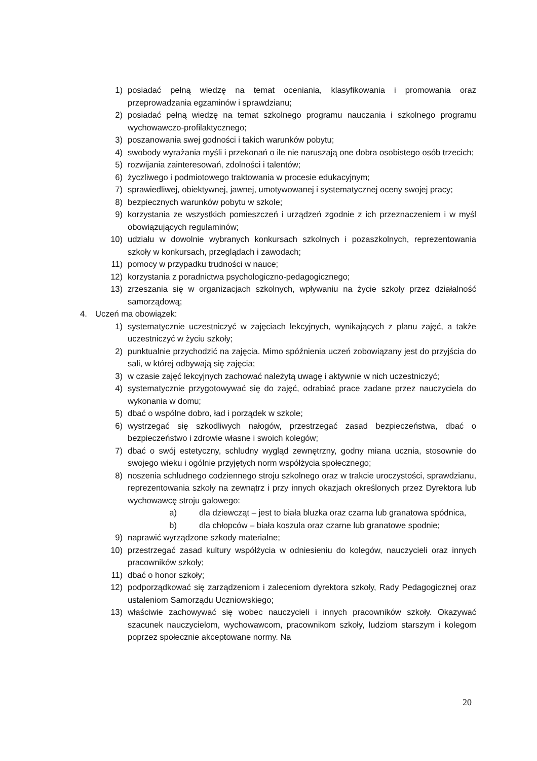1) posiadać pełną wiedzę na temat oceniania, klasyfikowania i promowania oraz przeprowadzania egzaminów i sprawdzianu;
2) posiadać pełną wiedzę na temat szkolnego programu nauczania i szkolnego programu wychowawczo-profilaktycznego;
3) poszanowania swej godności i takich warunków pobytu;
4) swobody wyrażania myśli i przekonań o ile nie naruszają one dobra osobistego osób trzecich;
5) rozwijania zainteresowań, zdolności i talentów;
6) życzliwego i podmiotowego traktowania w procesie edukacyjnym;
7) sprawiedliwej, obiektywnej, jawnej, umotywowanej i systematycznej oceny swojej pracy;
8) bezpiecznych warunków pobytu w szkole;
9) korzystania ze wszystkich pomieszczeń i urządzeń zgodnie z ich przeznaczeniem i w myśl obowiązujących regulaminów;
10) udziału w dowolnie wybranych konkursach szkolnych i pozaszkolnych, reprezentowania szkoły w konkursach, przeglądach i zawodach;
11) pomocy w przypadku trudności w nauce;
12) korzystania z poradnictwa psychologiczno-pedagogicznego;
13) zrzeszania się w organizacjach szkolnych, wpływaniu na życie szkoły przez działalność samorządową;
4. Uczeń ma obowiązek:
1) systematycznie uczestniczyć w zajęciach lekcyjnych, wynikających z planu zajęć, a także uczestniczyć w życiu szkoły;
2) punktualnie przychodzić na zajęcia. Mimo spóźnienia uczeń zobowiązany jest do przyjścia do sali, w której odbywają się zajęcia;
3) w czasie zajęć lekcyjnych zachować należytą uwagę i aktywnie w nich uczestniczyć;
4) systematycznie przygotowywać się do zajęć, odrabiać prace zadane przez nauczyciela do wykonania w domu;
5) dbać o wspólne dobro, ład i porządek w szkole;
6) wystrzegać się szkodliwych nałogów, przestrzegać zasad bezpieczeństwa, dbać o bezpieczeństwo i zdrowie własne i swoich kolegów;
7) dbać o swój estetyczny, schludny wygląd zewnętrzny, godny miana ucznia, stosownie do swojego wieku i ogólnie przyjętych norm współżycia społecznego;
8) noszenia schludnego codziennego stroju szkolnego oraz w trakcie uroczystości, sprawdzianu, reprezentowania szkoły na zewnątrz i przy innych okazjach określonych przez Dyrektora lub wychowawcę stroju galowego:
a) dla dziewcząt – jest to biała bluzka oraz czarna lub granatowa spódnica,
b) dla chłopców – biała koszula oraz czarne lub granatowe spodnie;
9) naprawić wyrządzone szkody materialne;
10) przestrzegać zasad kultury współżycia w odniesieniu do kolegów, nauczycieli oraz innych pracowników szkoły;
11) dbać o honor szkoły;
12) podporządkować się zarządzeniom i zaleceniom dyrektora szkoły, Rady Pedagogicznej oraz ustaleniom Samorządu Uczniowskiego;
13) właściwie zachowywać się wobec nauczycieli i innych pracowników szkoły. Okazywać szacunek nauczycielom, wychowawcom, pracownikom szkoły, ludziom starszym i kolegom poprzez społecznie akceptowane normy. Na
20